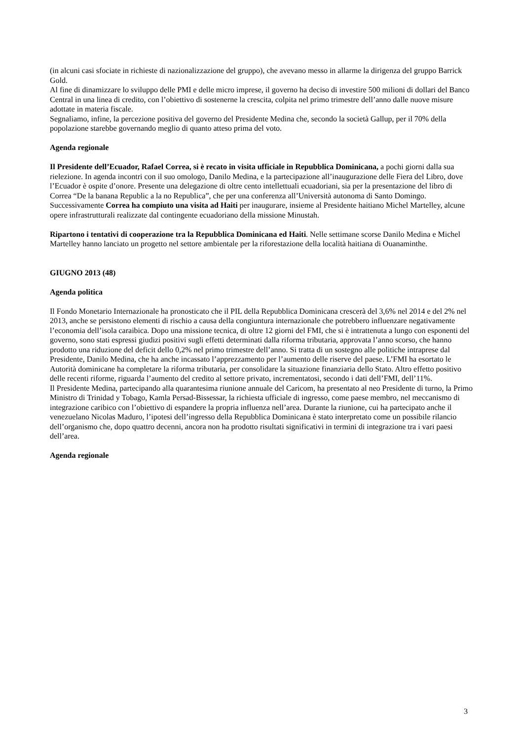(in alcuni casi sfociate in richieste di nazionalizzazione del gruppo), che avevano messo in allarme la dirigenza del gruppo Barrick Gold.
Al fine di dinamizzare lo sviluppo delle PMI e delle micro imprese, il governo ha deciso di investire 500 milioni di dollari del Banco Central in una linea di credito, con l’obiettivo di sostenerne la crescita, colpita nel primo trimestre dell’anno dalle nuove misure adottate in materia fiscale.
Segnaliamo, infine, la percezione positiva del governo del Presidente Medina che, secondo la società Gallup, per il 70% della popolazione starebbe governando meglio di quanto atteso prima del voto.
Agenda regionale
Il Presidente dell’Ecuador, Rafael Correa, si è recato in visita ufficiale in Repubblica Dominicana, a pochi giorni dalla sua rielezione. In agenda incontri con il suo omologo, Danilo Medina, e la partecipazione all’inaugurazione delle Fiera del Libro, dove l’Ecuador è ospite d’onore. Presente una delegazione di oltre cento intellettuali ecuadoriani, sia per la presentazione del libro di Correa “De la banana Republic a la no Republica”, che per una conferenza all’Università autonoma di Santo Domingo. Successivamente Correa ha compiuto una visita ad Haiti per inaugurare, insieme al Presidente haitiano Michel Martelley, alcune opere infrastrutturali realizzate dal contingente ecuadoriano della missione Minustah.
Ripartono i tentativi di cooperazione tra la Repubblica Dominicana ed Haiti. Nelle settimane scorse Danilo Medina e Michel Martelley hanno lanciato un progetto nel settore ambientale per la riforestazione della località haitiana di Ouanaminthe.
GIUGNO 2013 (48)
Agenda politica
Il Fondo Monetario Internazionale ha pronosticato che il PIL della Repubblica Dominicana crescerà del 3,6% nel 2014 e del 2% nel 2013, anche se persistono elementi di rischio a causa della congiuntura internazionale che potrebbero influenzare negativamente l’economia dell’isola caraibica. Dopo una missione tecnica, di oltre 12 giorni del FMI, che si è intrattenuta a lungo con esponenti del governo, sono stati espressi giudizi positivi sugli effetti determinati dalla riforma tributaria, approvata l’anno scorso, che hanno prodotto una riduzione del deficit dello 0,2% nel primo trimestre dell’anno. Si tratta di un sostegno alle politiche intraprese dal Presidente, Danilo Medina, che ha anche incassato l’apprezzamento per l’aumento delle riserve del paese. L’FMI ha esortato le Autorità dominicane ha completare la riforma tributaria, per consolidare la situazione finanziaria dello Stato. Altro effetto positivo delle recenti riforme, riguarda l’aumento del credito al settore privato, incrementatosi, secondo i dati dell’FMI, dell’11%.
Il Presidente Medina, partecipando alla quarantesima riunione annuale del Caricom, ha presentato al neo Presidente di turno, la Primo Ministro di Trinidad y Tobago, Kamla Persad-Bissessar, la richiesta ufficiale di ingresso, come paese membro, nel meccanismo di integrazione caribico con l’obiettivo di espandere la propria influenza nell’area. Durante la riunione, cui ha partecipato anche il venezuelano Nicolas Maduro, l’ipotesi dell’ingresso della Repubblica Dominicana è stato interpretato come un possibile rilancio dell’organismo che, dopo quattro decenni, ancora non ha prodotto risultati significativi in termini di integrazione tra i vari paesi dell’area.
Agenda regionale
3